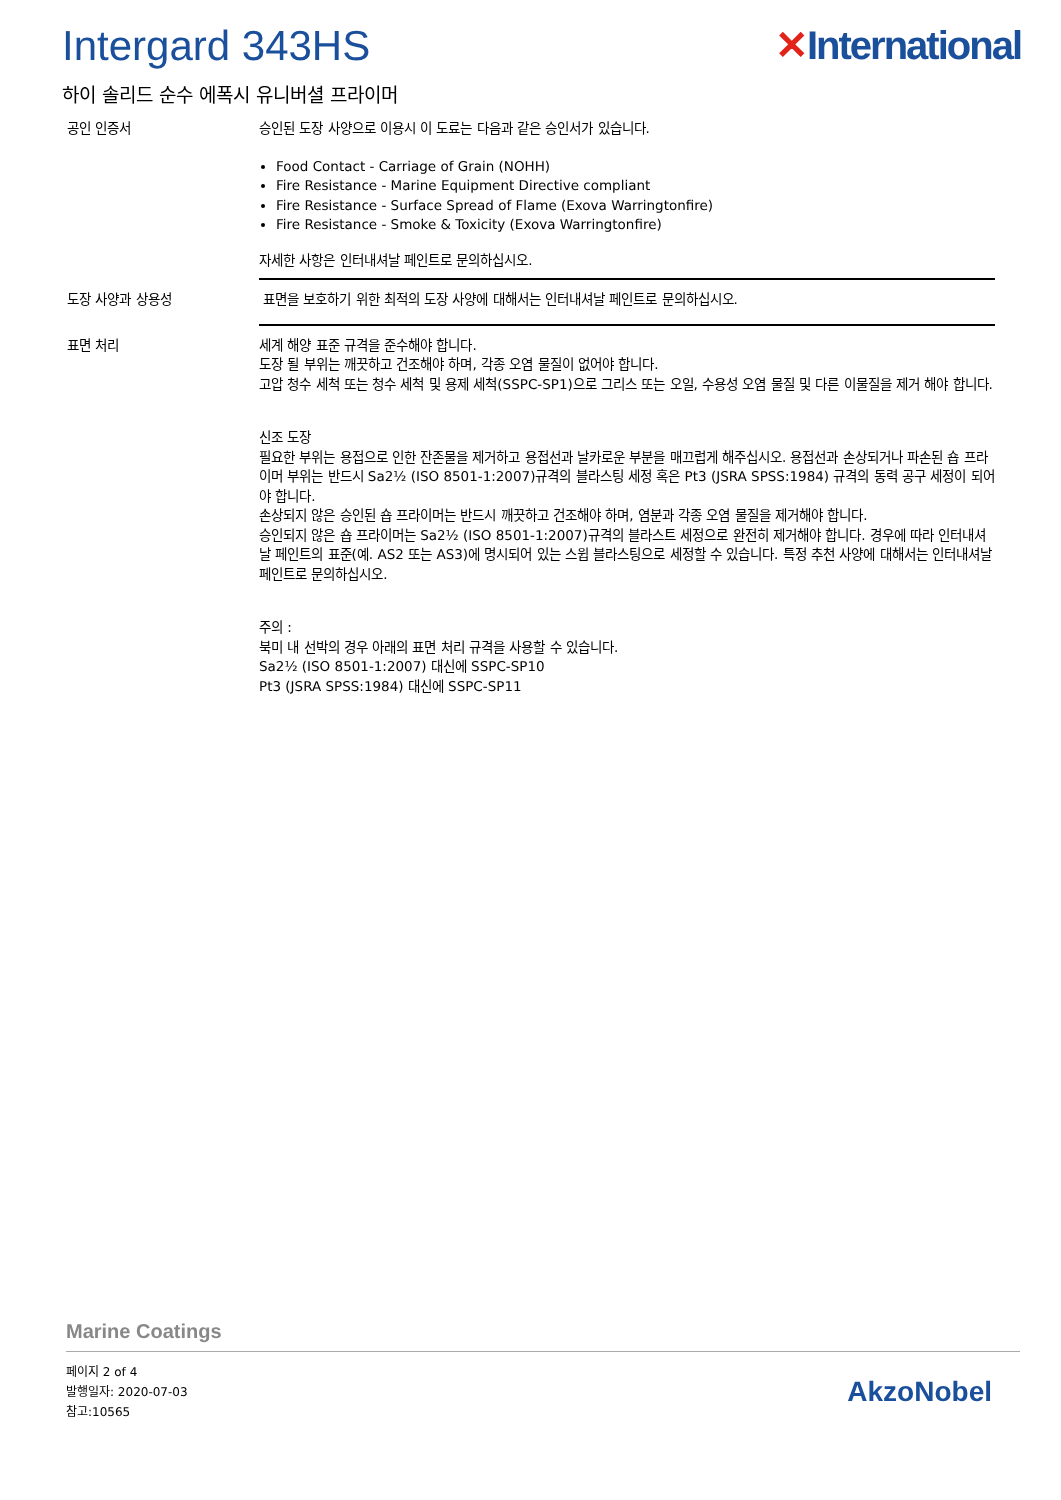Intergard 343HS ✕International
하이 솔리드 순수 에폭시 유니버셜 프라이머
공인 인증서 승인된 도장 사양으로 이용시 이 도료는 다음과 같은 승인서가 있습니다.
Food Contact - Carriage of Grain (NOHH)
Fire Resistance - Marine Equipment Directive compliant
Fire Resistance - Surface Spread of Flame (Exova Warringtonfire)
Fire Resistance - Smoke & Toxicity (Exova Warringtonfire)
자세한 사항은 인터내셔날 페인트로 문의하십시오.
도장 사양과 상용성 표면을 보호하기 위한 최적의 도장 사양에 대해서는 인터내셔날 페인트로 문의하십시오.
표면 처리 세계 해양 표준 규격을 준수해야 합니다.
도장 될 부위는 깨끗하고 건조해야 하며, 각종 오염 물질이 없어야 합니다.
고압 청수 세척 또는 청수 세척 및 용제 세척(SSPC-SP1)으로 그리스 또는 오일, 수용성 오염 물질 및 다른 이물질을 제거 해야 합니다.
신조 도장
필요한 부위는 용접으로 인한 잔존물을 제거하고 용접선과 날카로운 부분을 매끄럽게 해주십시오. 용접선과 손상되거나 파손된 숍 프라이머 부위는 반드시 Sa2½ (ISO 8501-1:2007)규격의 블라스팅 세정 혹은 Pt3 (JSRA SPSS:1984) 규격의 동력 공구 세정이 되어야 합니다.
손상되지 않은 승인된 숍 프라이머는 반드시 깨끗하고 건조해야 하며, 염분과 각종 오염 물질을 제거해야 합니다.
승인되지 않은 숍 프라이머는 Sa2½ (ISO 8501-1:2007)규격의 블라스트 세정으로 완전히 제거해야 합니다. 경우에 따라 인터내셔날 페인트의 표준(예. AS2 또는 AS3)에 명시되어 있는 스윕 블라스팅으로 세정할 수 있습니다. 특정 추천 사양에 대해서는 인터내셔날 페인트로 문의하십시오.
주의 :
북미 내 선박의 경우 아래의 표면 처리 규격을 사용할 수 있습니다.
Sa2½ (ISO 8501-1:2007) 대신에 SSPC-SP10
Pt3 (JSRA SPSS:1984) 대신에 SSPC-SP11
Marine Coatings
페이지 2 of 4
발행일자: 2020-07-03
참고:10565
AkzoNobel